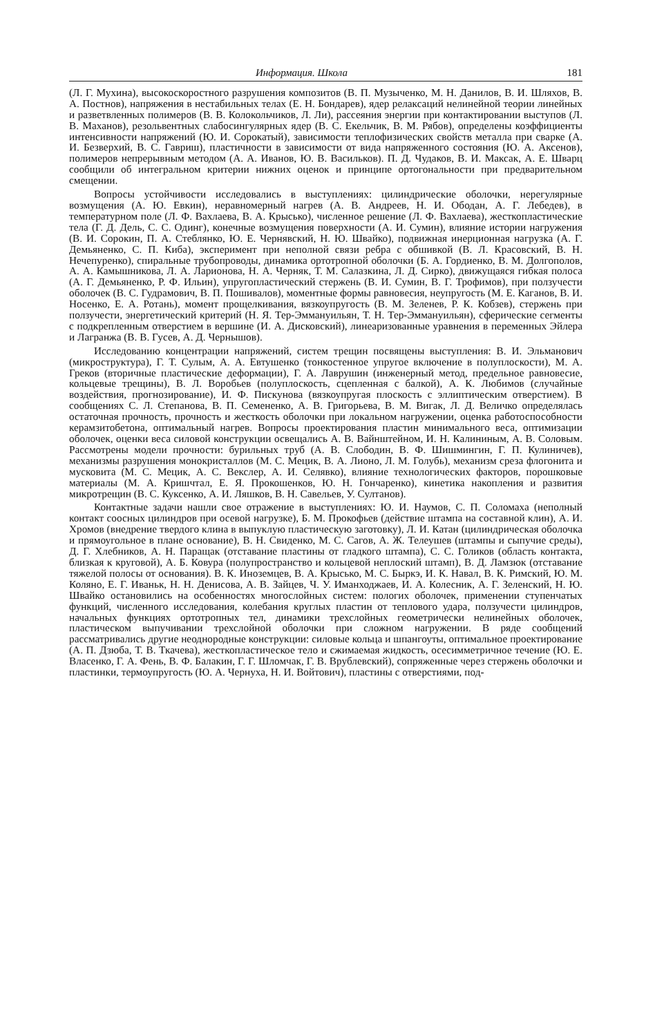Информация. Школа 181
(Л. Г. Мухина), высокоскоростного разрушения композитов (В. П. Музыченко, М. Н. Данилов, В. И. Шляхов, В. А. Постнов), напряжения в нестабильных телах (Е. Н. Бондарев), ядер релаксаций нелинейной теории линейных и разветвленных полимеров (В. В. Колокольчиков, Л. Ли), рассеяния энергии при контактировании выступов (Л. В. Маханов), резольвентных слабосингулярных ядер (В. С. Екельчик, В. М. Рябов), определены коэффициенты интенсивности напряжений (Ю. И. Сорокатый), зависимости теплофизических свойств металла при сварке (А. И. Безверхий, В. С. Гавриш), пластичности в зависимости от вида напряженного состояния (Ю. А. Аксенов), полимеров непрерывным методом (А. А. Иванов, Ю. В. Васильков). П. Д. Чудаков, В. И. Максак, А. Е. Шварц сообщили об интегральном критерии нижних оценок и принципе ортогональности при предварительном смещении.
Вопросы устойчивости исследовались в выступлениях: цилиндрические оболочки, нерегулярные возмущения (А. Ю. Евкин), неравномерный нагрев (А. В. Андреев, Н. И. Ободан, А. Г. Лебедев), в температурном поле (Л. Ф. Вахлаева, В. А. Крысько), численное решение (Л. Ф. Вахлаева), жесткопластические тела (Г. Д. Дель, С. С. Одинг), конечные возмущения поверхности (А. И. Сумин), влияние истории нагружения (В. И. Сорокин, П. А. Стеблянко, Ю. Е. Чернявский, Н. Ю. Швайко), подвижная инерционная нагрузка (А. Г. Демьяненко, С. П. Киба), эксперимент при неполной связи ребра с обшивкой (В. Л. Красовский, В. Н. Нечепуренко), спиральные трубопроводы, динамика ортотропной оболочки (Б. А. Гордиенко, В. М. Долгополов, А. А. Камышникова, Л. А. Ларионова, Н. А. Черняк, Т. М. Салазкина, Л. Д. Сирко), движущаяся гибкая полоса (А. Г. Демьяненко, Р. Ф. Ильин), упругопластический стержень (В. И. Сумин, В. Г. Трофимов), при ползучести оболочек (В. С. Гудрамович, В. П. Пошивалов), моментные формы равновесия, неупругость (М. Е. Каганов, В. И. Носенко, Е. А. Ротань), момент прощелкивания, вязкоупругость (В. М. Зеленев, Р. К. Кобзев), стержень при ползучести, энергетический критерий (Н. Я. Тер-Эммануильян, Т. Н. Тер-Эммануильян), сферические сегменты с подкрепленным отверстием в вершине (И. А. Дисковский), линеаризованные уравнения в переменных Эйлера и Лагранжа (В. В. Гусев, А. Д. Чернышов).
Исследованию концентрации напряжений, систем трещин посвящены выступления: В. И. Эльманович (микроструктура), Г. Т. Сулым, А. А. Евтушенко (тонкостенное упругое включение в полуплоскости), М. А. Греков (вторичные пластические деформации), Г. А. Лаврушин (инженерный метод, предельное равновесие, кольцевые трещины), В. Л. Воробьев (полуплоскость, сцепленная с балкой), А. К. Любимов (случайные воздействия, прогнозирование), И. Ф. Пискунова (вязкоупругая плоскость с эллиптическим отверстием). В сообщениях С. Л. Степанова, В. П. Семененко, А. В. Григорьева, В. М. Вигак, Л. Д. Величко определялась остаточная прочность, прочность и жесткость оболочки при локальном нагружении, оценка работоспособности керамзитобетона, оптимальный нагрев. Вопросы проектирования пластин минимального веса, оптимизации оболочек, оценки веса силовой конструкции освещались А. В. Вайнштейном, И. Н. Калининым, А. В. Соловым. Рассмотрены модели прочности: бурильных труб (А. В. Слободин, В. Ф. Шишмингин, Г. П. Кулиничев), механизмы разрушения монокристаллов (М. С. Мецик, В. А. Лионо, Л. М. Голубь), механизм среза флогонита и мусковита (М. С. Мецик, А. С. Векслер, А. И. Селявко), влияние технологических факторов, порошковые материалы (М. А. Кришчтал, Е. Я. Прокошенков, Ю. Н. Гончаренко), кинетика накопления и развития микротрещин (В. С. Куксенко, А. И. Ляшков, В. Н. Савельев, У. Султанов).
Контактные задачи нашли свое отражение в выступлениях: Ю. И. Наумов, С. П. Соломаха (неполный контакт соосных цилиндров при осевой нагрузке), Б. М. Прокофьев (действие штампа на составной клин), А. И. Хромов (внедрение твердого клина в выпуклую пластическую заготовку), Л. И. Катан (цилиндрическая оболочка и прямоугольное в плане основание), В. Н. Свиденко, М. С. Сагов, А. Ж. Телеушев (штампы и сыпучие среды), Д. Г. Хлебников, А. Н. Паращак (отставание пластины от гладкого штампа), С. С. Голиков (область контакта, близкая к круговой), А. Б. Ковура (полупространство и кольцевой неплоский штамп), В. Д. Ламзюк (отставание тяжелой полосы от основания). В. К. Иноземцев, В. А. Крысько, М. С. Быркэ, И. К. Навал, В. К. Римский, Ю. М. Коляно, Е. Г. Иваньк, Н. Н. Денисова, А. В. Зайцев, Ч. У. Иманходжаев, И. А. Колесник, А. Г. Зеленский, Н. Ю. Швайко остановились на особенностях многослойных систем: пологих оболочек, применении ступенчатых функций, численного исследования, колебания круглых пластин от теплового удара, ползучести цилиндров, начальных функциях ортотропных тел, динамики трехслойных геометрически нелинейных оболочек, пластическом выпучивании трехслойной оболочки при сложном нагружении. В ряде сообщений рассматривались другие неоднородные конструкции: силовые кольца и шпангоуты, оптимальное проектирование (А. П. Дзюба, Т. В. Ткачева), жесткопластическое тело и сжимаемая жидкость, осесимметричное течение (Ю. Е. Власенко, Г. А. Фень, В. Ф. Балакин, Г. Г. Шломчак, Г. В. Врублевский), сопряженные через стержень оболочки и пластинки, термоупругость (Ю. А. Чернуха, Н. И. Войтович), пластины с отверстиями, под-